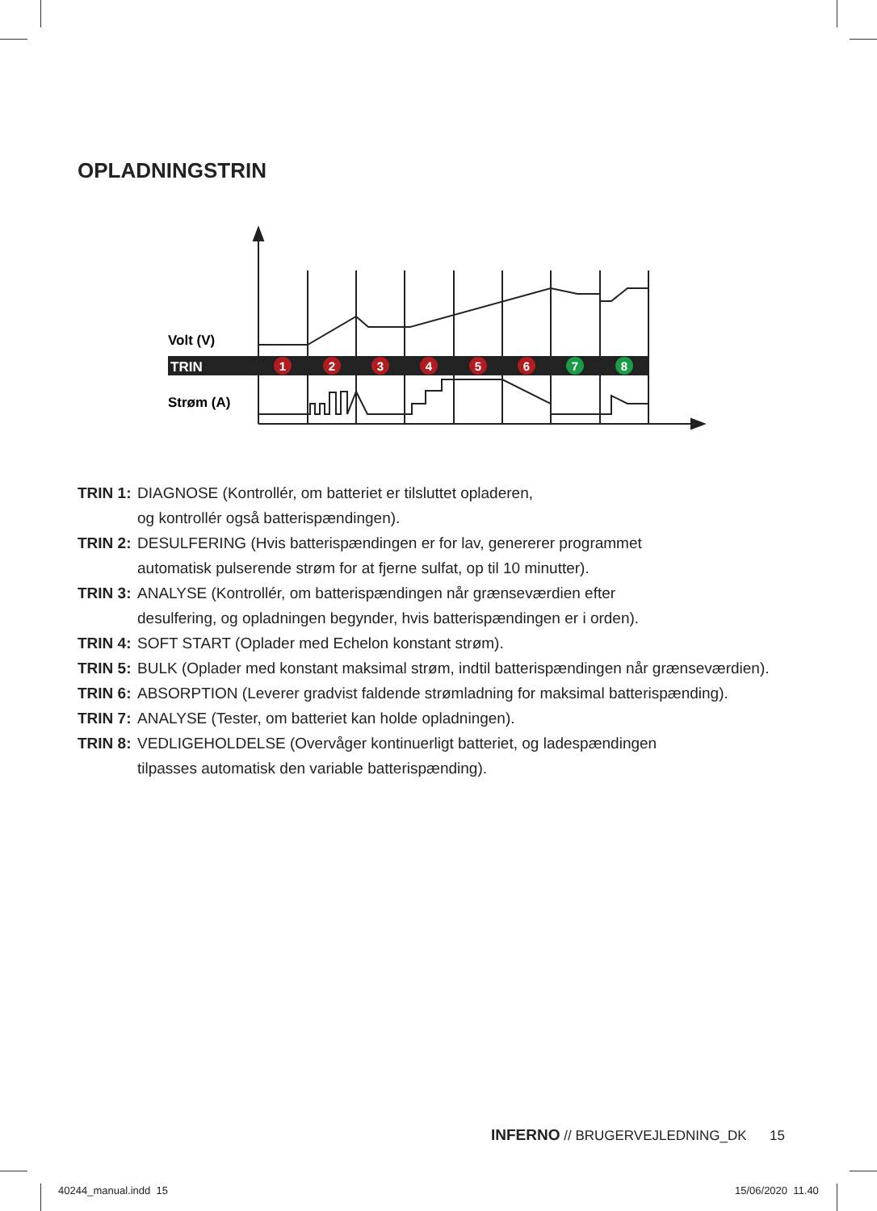OPLADNINGSTRIN
Volt (V)
TRIN
1
2
3
4
5
6
7
8
Strøm (A)
TRIN 1: DIAGNOSE (Kontrollér, om batteriet er tilsluttet opladeren,
og kontrollér også batterispændingen).
TRIN 2: DESULFERING (Hvis batterispændingen er for lav, genererer programmet
automatisk pulserende strøm for at fjerne sulfat, op til 10 minutter).
TRIN 3: ANALYSE (Kontrollér, om batterispændingen når grænseværdien efter
desulfering, og opladningen begynder, hvis batterispændingen er i orden).
TRIN 4: SOFT START (Oplader med Echelon konstant strøm).
TRIN 5: BULK (Oplader med konstant maksimal strøm, indtil batterispændingen når grænseværdien).
TRIN 6: ABSORPTION (Leverer gradvist faldende strømladning for maksimal batterispænding).
TRIN 7: ANALYSE (Tester, om batteriet kan holde opladningen).
TRIN 8: VEDLIGEHOLDELSE (Overvåger kontinuerligt batteriet, og ladespændingen
tilpasses automatisk den variable batterispænding).
INFERNO // BRUGERVEJLEDNING_DK 15
40244_manual.indd 15 15/06/2020 11.40